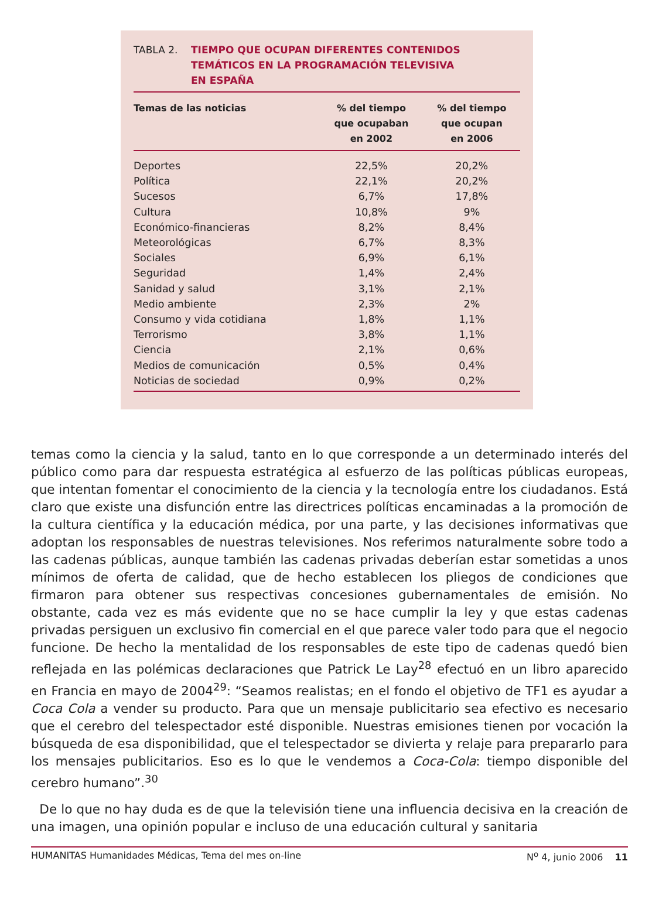TABLA 2. TIEMPO QUE OCUPAN DIFERENTES CONTENIDOS
TEMÁTICOS EN LA PROGRAMACIÓN TELEVISIVA
EN ESPAÑA
| Temas de las noticias | % del tiempo que ocupaban en 2002 | % del tiempo que ocupan en 2006 |
| --- | --- | --- |
| Deportes | 22,5% | 20,2% |
| Política | 22,1% | 20,2% |
| Sucesos | 6,7% | 17,8% |
| Cultura | 10,8% | 9% |
| Económico-financieras | 8,2% | 8,4% |
| Meteorológicas | 6,7% | 8,3% |
| Sociales | 6,9% | 6,1% |
| Seguridad | 1,4% | 2,4% |
| Sanidad y salud | 3,1% | 2,1% |
| Medio ambiente | 2,3% | 2% |
| Consumo y vida cotidiana | 1,8% | 1,1% |
| Terrorismo | 3,8% | 1,1% |
| Ciencia | 2,1% | 0,6% |
| Medios de comunicación | 0,5% | 0,4% |
| Noticias de sociedad | 0,9% | 0,2% |
temas como la ciencia y la salud, tanto en lo que corresponde a un determinado interés del público como para dar respuesta estratégica al esfuerzo de las políticas públicas europeas, que intentan fomentar el conocimiento de la ciencia y la tecnología entre los ciudadanos. Está claro que existe una disfunción entre las directrices políticas encaminadas a la promoción de la cultura científica y la educación médica, por una parte, y las decisiones informativas que adoptan los responsables de nuestras televisiones. Nos referimos naturalmente sobre todo a las cadenas públicas, aunque también las cadenas privadas deberían estar sometidas a unos mínimos de oferta de calidad, que de hecho establecen los pliegos de condiciones que firmaron para obtener sus respectivas concesiones gubernamentales de emisión. No obstante, cada vez es más evidente que no se hace cumplir la ley y que estas cadenas privadas persiguen un exclusivo fin comercial en el que parece valer todo para que el negocio funcione. De hecho la mentalidad de los responsables de este tipo de cadenas quedó bien reflejada en las polémicas declaraciones que Patrick Le Lay<sup>28</sup> efectuó en un libro aparecido en Francia en mayo de 2004<sup>29</sup>: “Seamos realistas; en el fondo el objetivo de TF1 es ayudar a Coca Cola a vender su producto. Para que un mensaje publicitario sea efectivo es necesario que el cerebro del telespectador esté disponible. Nuestras emisiones tienen por vocación la búsqueda de esa disponibilidad, que el telespectador se divierta y relaje para prepararlo para los mensajes publicitarios. Eso es lo que le vendemos a Coca-Cola: tiempo disponible del cerebro humano”.<sup>30</sup>
De lo que no hay duda es de que la televisión tiene una influencia decisiva en la creación de una imagen, una opinión popular e incluso de una educación cultural y sanitaria
HUMANITAS Humanidades Médicas, Tema del mes on-line N<sup>o</sup> 4, junio 2006 11